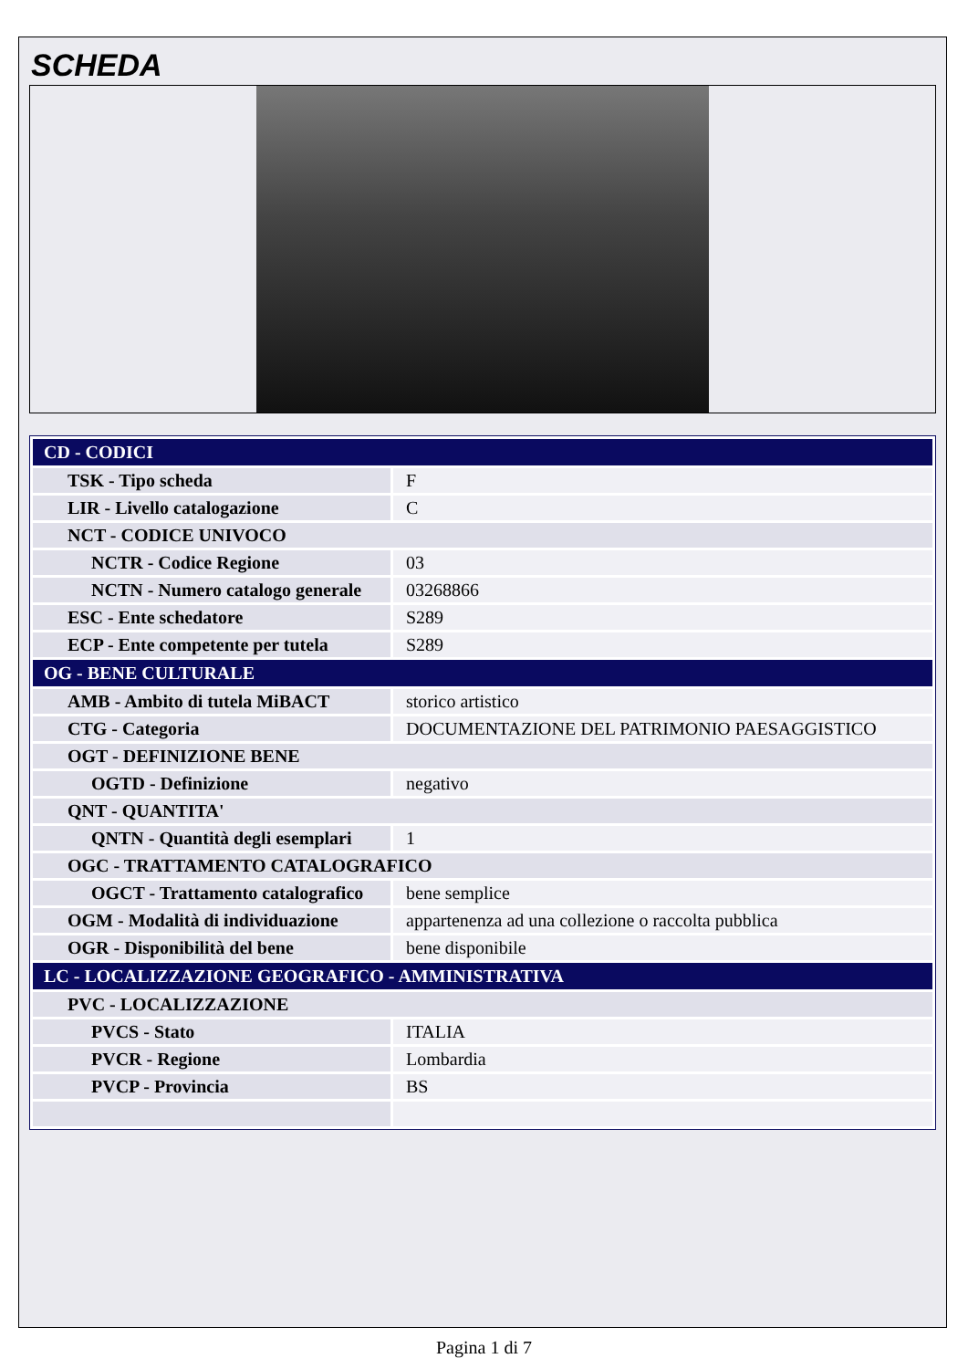SCHEDA
| CD - CODICI | |
| TSK - Tipo scheda | F |
| LIR - Livello catalogazione | C |
| NCT - CODICE UNIVOCO | |
| NCTR - Codice Regione | 03 |
| NCTN - Numero catalogo generale | 03268866 |
| ESC - Ente schedatore | S289 |
| ECP - Ente competente per tutela | S289 |
| OG - BENE CULTURALE | |
| AMB - Ambito di tutela MiBACT | storico artistico |
| CTG - Categoria | DOCUMENTAZIONE DEL PATRIMONIO PAESAGGISTICO |
| OGT - DEFINIZIONE BENE | |
| OGTD - Definizione | negativo |
| QNT - QUANTITA' | |
| QNTN - Quantità degli esemplari | 1 |
| OGC - TRATTAMENTO CATALOGRAFICO | |
| OGCT - Trattamento catalografico | bene semplice |
| OGM - Modalità di individuazione | appartenenza ad una collezione o raccolta pubblica |
| OGR - Disponibilità del bene | bene disponibile |
| LC - LOCALIZZAZIONE GEOGRAFICO - AMMINISTRATIVA | |
| PVC - LOCALIZZAZIONE | |
| PVCS - Stato | ITALIA |
| PVCR - Regione | Lombardia |
| PVCP - Provincia | BS |
Pagina 1 di 7